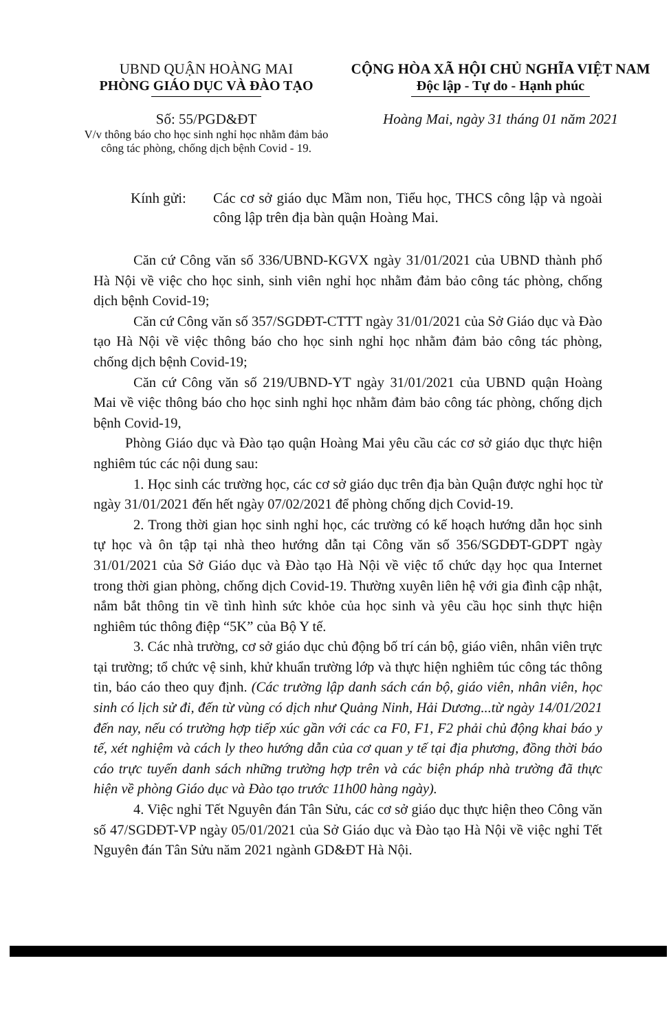UBND QUẬN HOÀNG MAI
PHÒNG GIÁO DỤC VÀ ĐÀO TẠO
CỘNG HÒA XÃ HỘI CHỦ NGHĨA VIỆT NAM
Độc lập - Tự do - Hạnh phúc
Số: 55/PGD&ĐT
V/v thông báo cho học sinh nghỉ học nhằm đảm bảo công tác phòng, chống dịch bệnh Covid - 19.
Hoàng Mai, ngày 31 tháng 01 năm 2021
Kính gửi: Các cơ sở giáo dục Mầm non, Tiểu học, THCS công lập và ngoài công lập trên địa bàn quận Hoàng Mai.
Căn cứ Công văn số 336/UBND-KGVX ngày 31/01/2021 của UBND thành phố Hà Nội về việc cho học sinh, sinh viên nghỉ học nhằm đảm bảo công tác phòng, chống dịch bệnh Covid-19;
Căn cứ Công văn số 357/SGDĐT-CTTT ngày 31/01/2021 của Sở Giáo dục và Đào tạo Hà Nội về việc thông báo cho học sinh nghỉ học nhằm đảm bảo công tác phòng, chống dịch bệnh Covid-19;
Căn cứ Công văn số 219/UBND-YT ngày 31/01/2021 của UBND quận Hoàng Mai về việc thông báo cho học sinh nghỉ học nhằm đảm bảo công tác phòng, chống dịch bệnh Covid-19,
Phòng Giáo dục và Đào tạo quận Hoàng Mai yêu cầu các cơ sở giáo dục thực hiện nghiêm túc các nội dung sau:
1. Học sinh các trường học, các cơ sở giáo dục trên địa bàn Quận được nghỉ học từ ngày 31/01/2021 đến hết ngày 07/02/2021 để phòng chống dịch Covid-19.
2. Trong thời gian học sinh nghỉ học, các trường có kế hoạch hướng dẫn học sinh tự học và ôn tập tại nhà theo hướng dẫn tại Công văn số 356/SGDĐT-GDPT ngày 31/01/2021 của Sở Giáo dục và Đào tạo Hà Nội về việc tổ chức dạy học qua Internet trong thời gian phòng, chống dịch Covid-19. Thường xuyên liên hệ với gia đình cập nhật, nắm bắt thông tin về tình hình sức khỏe của học sinh và yêu cầu học sinh thực hiện nghiêm túc thông điệp “5K” của Bộ Y tế.
3. Các nhà trường, cơ sở giáo dục chủ động bố trí cán bộ, giáo viên, nhân viên trực tại trường; tổ chức vệ sinh, khử khuẩn trường lớp và thực hiện nghiêm túc công tác thông tin, báo cáo theo quy định. (Các trường lập danh sách cán bộ, giáo viên, nhân viên, học sinh có lịch sử đi, đến từ vùng có dịch như Quảng Ninh, Hải Dương...từ ngày 14/01/2021 đến nay, nếu có trường hợp tiếp xúc gần với các ca F0, F1, F2 phải chủ động khai báo y tế, xét nghiệm và cách ly theo hướng dẫn của cơ quan y tế tại địa phương, đồng thời báo cáo trực tuyến danh sách những trường hợp trên và các biện pháp nhà trường đã thực hiện về phòng Giáo dục và Đào tạo trước 11h00 hàng ngày).
4. Việc nghỉ Tết Nguyên đán Tân Sửu, các cơ sở giáo dục thực hiện theo Công văn số 47/SGDĐT-VP ngày 05/01/2021 của Sở Giáo dục và Đào tạo Hà Nội về việc nghỉ Tết Nguyên đán Tân Sửu năm 2021 ngành GD&ĐT Hà Nội.